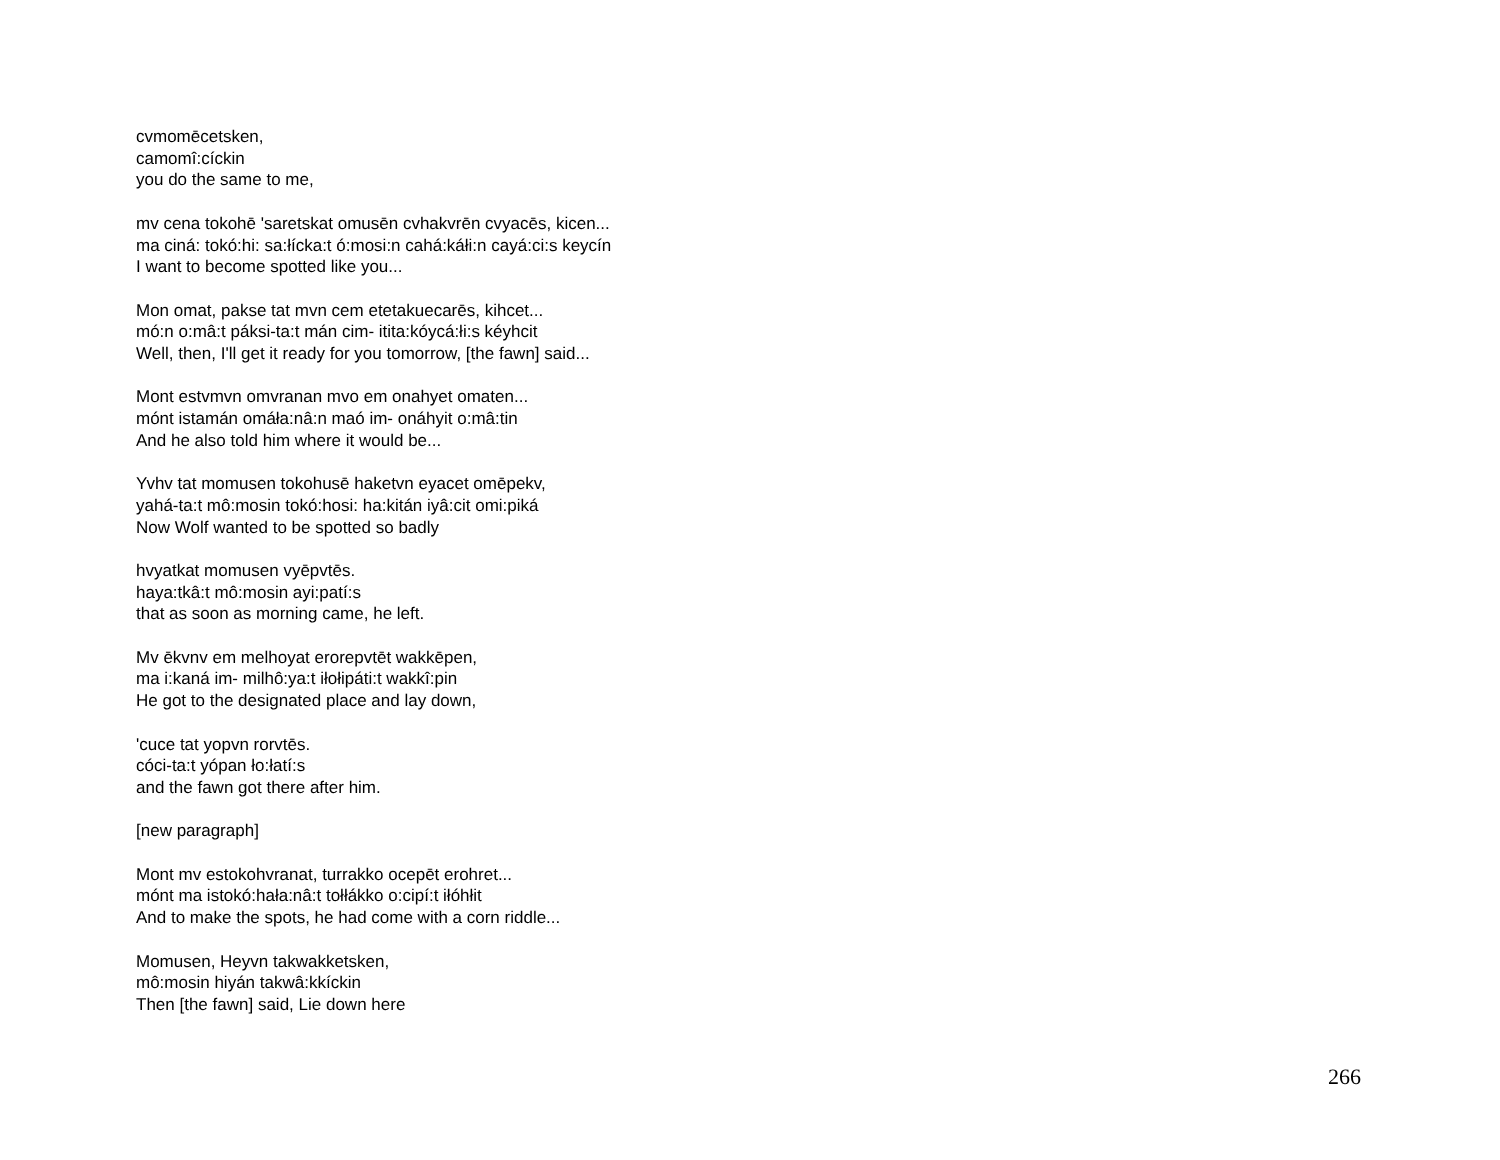cvmomēcetsken,
camomî:cíckin
you do the same to me,
mv cena tokohē 'saretskat omusēn cvhakvrēn cvyacēs, kicen...
ma ciná: tokó:hi: sa:łícka:t ó:mosi:n cahá:káłi:n cayá:ci:s keycín
I want to become spotted like you...
Mon omat, pakse tat mvn cem etetakuecarēs, kihcet...
mó:n o:mâ:t páksi-ta:t mán cim- itita:kóycá:łi:s kéyhcit
Well, then, I'll get it ready for you tomorrow, [the fawn] said...
Mont estvmvn omvranan mvo em onahyet omaten...
mónt istamán omáła:nâ:n maó im- onáhyit o:mâ:tin
And he also told him where it would be...
Yvhv tat momusen tokohusē haketvn eyacet omēpekv,
yahá-ta:t mô:mosin tokó:hosi: ha:kitán iyâ:cit omi:piká
Now Wolf wanted to be spotted so badly
hvyatkat momusen vyēpvtēs.
haya:tkâ:t mô:mosin ayi:patí:s
that as soon as morning came, he left.
Mv ēkvnv em melhoyat erorepvtēt wakkēpen,
ma i:kaná im- milhô:ya:t iłołipáti:t wakkî:pin
He got to the designated place and lay down,
'cuce tat yopvn rorvtēs.
cóci-ta:t yópan ło:łatí:s
and the fawn got there after him.
[new paragraph]
Mont mv estokohvranat, turrakko ocepēt erohret...
mónt ma istokó:hała:nâ:t tołłákko o:cipí:t iłóhłit
And to make the spots, he had come with a corn riddle...
Momusen, Heyvn takwakketsken,
mô:mosin hiyán takwâ:kkíckin
Then [the fawn] said, Lie down here
266